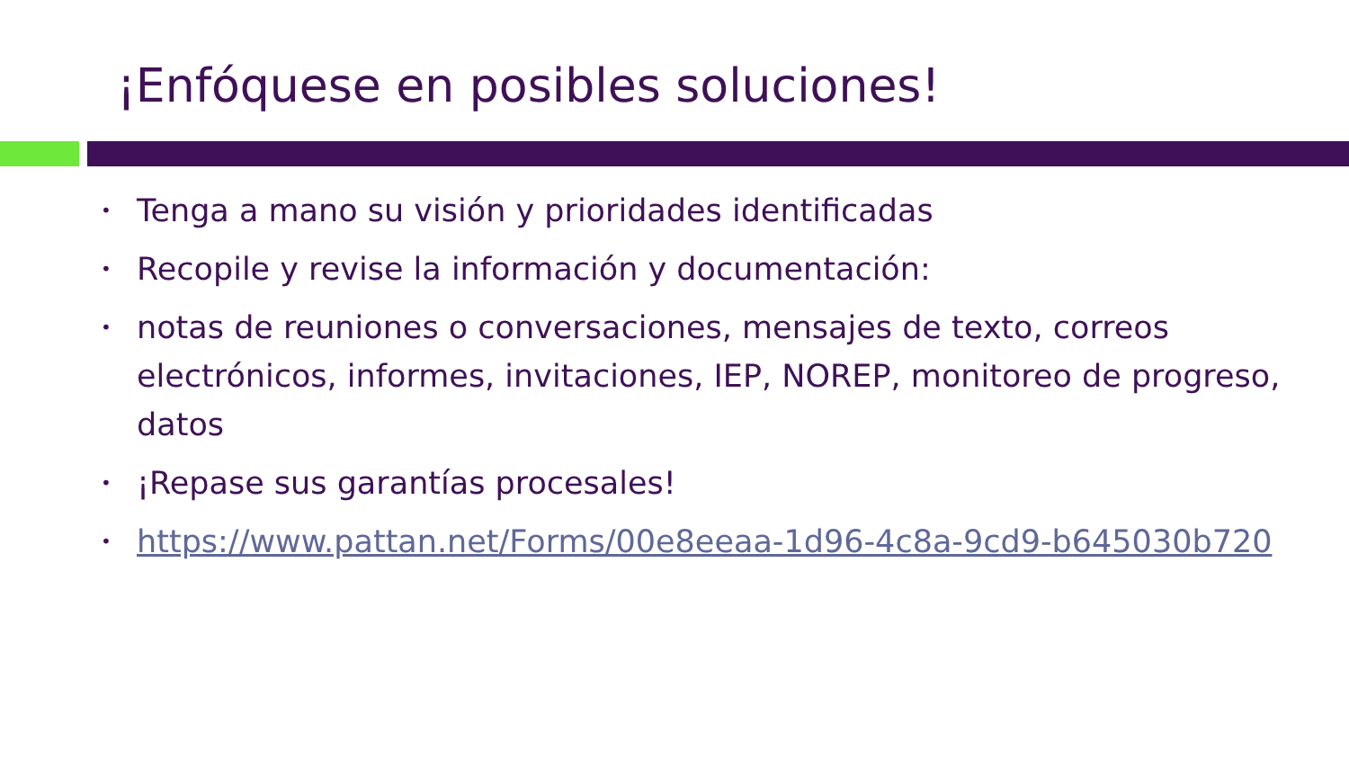¡Enfóquese en posibles soluciones!
• Tenga a mano su visión y prioridades identificadas
• Recopile y revise la información y documentación:
• notas de reuniones o conversaciones, mensajes de texto, correos electrónicos, informes, invitaciones, IEP, NOREP, monitoreo de progreso, datos
• ¡Repase sus garantías procesales!
• https://www.pattan.net/Forms/00e8eeaa-1d96-4c8a-9cd9-b645030b720